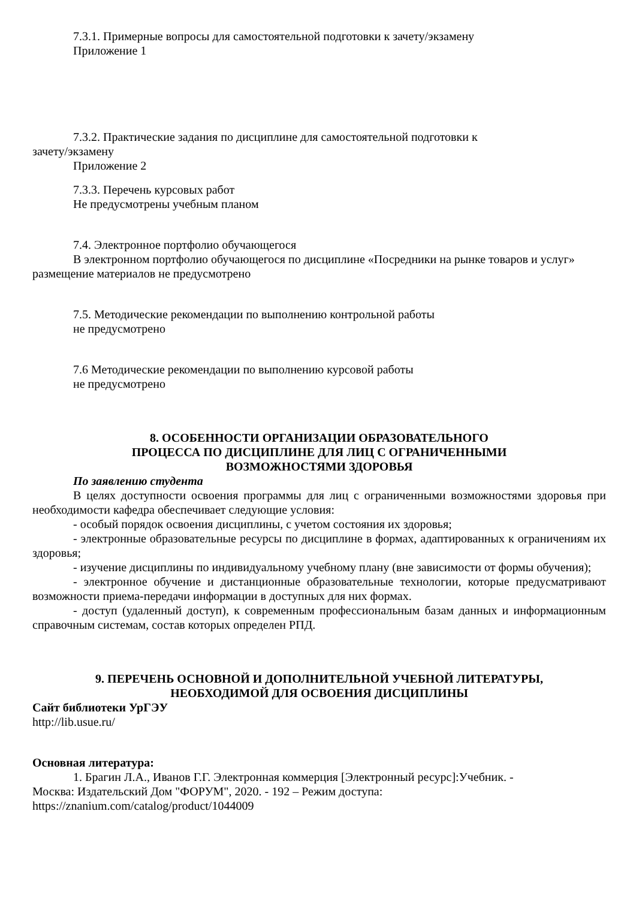7.3.1. Примерные вопросы для самостоятельной подготовки к зачету/экзамену
Приложение 1
7.3.2. Практические задания по дисциплине для самостоятельной подготовки к
зачету/экзамену
Приложение 2
7.3.3. Перечень курсовых работ
Не предусмотрены учебным планом
7.4. Электронное портфолио обучающегося
В электронном портфолио обучающегося по дисциплине «Посредники на рынке товаров и услуг» размещение материалов не предусмотрено
7.5. Методические рекомендации по выполнению контрольной работы
не предусмотрено
7.6 Методические рекомендации по выполнению курсовой работы
не предусмотрено
8. ОСОБЕННОСТИ ОРГАНИЗАЦИИ ОБРАЗОВАТЕЛЬНОГО
ПРОЦЕССА ПО ДИСЦИПЛИНЕ ДЛЯ ЛИЦ С ОГРАНИЧЕННЫМИ
ВОЗМОЖНОСТЯМИ ЗДОРОВЬЯ
По заявлению студента
В целях доступности освоения программы для лиц с ограниченными возможностями здоровья при необходимости кафедра обеспечивает следующие условия:
- особый порядок освоения дисциплины, с учетом состояния их здоровья;
- электронные образовательные ресурсы по дисциплине в формах, адаптированных к ограничениям их здоровья;
- изучение дисциплины по индивидуальному учебному плану (вне зависимости от формы обучения);
- электронное обучение и дистанционные образовательные технологии, которые предусматривают возможности приема-передачи информации в доступных для них формах.
- доступ (удаленный доступ), к современным профессиональным базам данных и информационным справочным системам, состав которых определен РПД.
9. ПЕРЕЧЕНЬ ОСНОВНОЙ И ДОПОЛНИТЕЛЬНОЙ УЧЕБНОЙ ЛИТЕРАТУРЫ,
НЕОБХОДИМОЙ ДЛЯ ОСВОЕНИЯ ДИСЦИПЛИНЫ
Сайт библиотеки УрГЭУ
http://lib.usue.ru/
Основная литература:
1. Брагин Л.А., Иванов Г.Г. Электронная коммерция [Электронный ресурс]:Учебник. -
Москва: Издательский Дом "ФОРУМ", 2020. - 192 – Режим доступа:
https://znanium.com/catalog/product/1044009